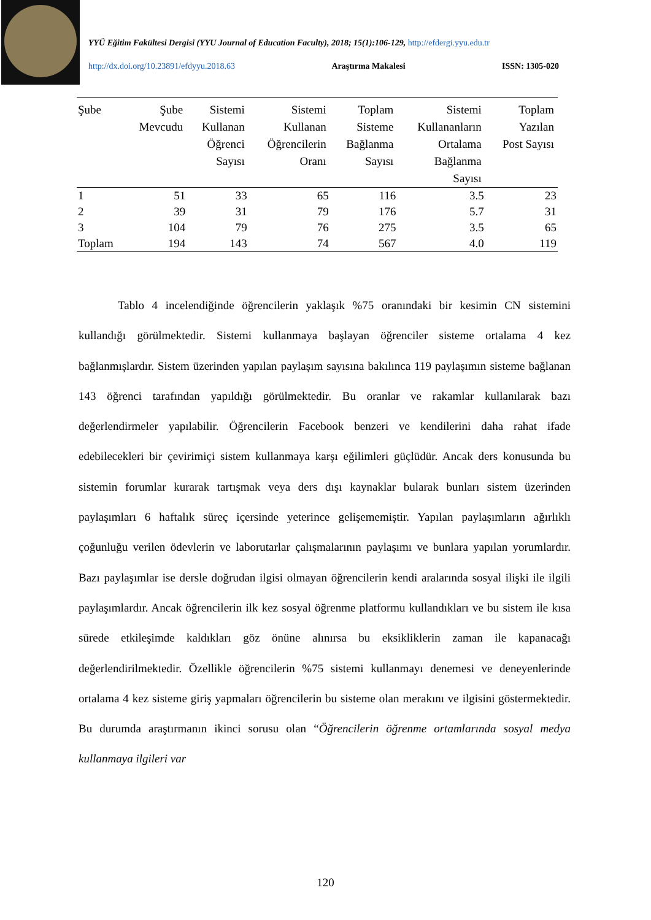YYÜ Eğitim Fakültesi Dergisi (YYU Journal of Education Faculty), 2018; 15(1):106-129, http://efdergi.yyu.edu.tr
http://dx.doi.org/10.23891/efdyyu.2018.63 Araştırma Makalesi ISSN: 1305-020
| Şube | Şube Mevcudu | Sistemi Kullanan Öğrenci Sayısı | Sistemi Kullanan Öğrencilerin Oranı | Toplam Sisteme Bağlanma Sayısı | Sistemi Kullananların Ortalama Bağlanma Sayısı | Toplam Yazılan Post Sayısı |
| --- | --- | --- | --- | --- | --- | --- |
| 1 | 51 | 33 | 65 | 116 | 3.5 | 23 |
| 2 | 39 | 31 | 79 | 176 | 5.7 | 31 |
| 3 | 104 | 79 | 76 | 275 | 3.5 | 65 |
| Toplam | 194 | 143 | 74 | 567 | 4.0 | 119 |
Tablo 4 incelendiğinde öğrencilerin yaklaşık %75 oranındaki bir kesimin CN sistemini kullandığı görülmektedir. Sistemi kullanmaya başlayan öğrenciler sisteme ortalama 4 kez bağlanmışlardır. Sistem üzerinden yapılan paylaşım sayısına bakılınca 119 paylaşımın sisteme bağlanan 143 öğrenci tarafından yapıldığı görülmektedir. Bu oranlar ve rakamlar kullanılarak bazı değerlendirmeler yapılabilir. Öğrencilerin Facebook benzeri ve kendilerini daha rahat ifade edebilecekleri bir çevirimiçi sistem kullanmaya karşı eğilimleri güçlüdür. Ancak ders konusunda bu sistemin forumlar kurarak tartışmak veya ders dışı kaynaklar bularak bunları sistem üzerinden paylaşımları 6 haftalık süreç içersinde yeterince gelişememiştir. Yapılan paylaşımların ağırlıklı çoğunluğu verilen ödevlerin ve laborutarlar çalışmalarının paylaşımı ve bunlara yapılan yorumlardır. Bazı paylaşımlar ise dersle doğrudan ilgisi olmayan öğrencilerin kendi aralarında sosyal ilişki ile ilgili paylaşımlardır. Ancak öğrencilerin ilk kez sosyal öğrenme platformu kullandıkları ve bu sistem ile kısa sürede etkileşimde kaldıkları göz önüne alınırsa bu eksikliklerin zaman ile kapanacağı değerlendirilmektedir. Özellikle öğrencilerin %75 sistemi kullanmayı denemesi ve deneyenlerinde ortalama 4 kez sisteme giriş yapmaları öğrencilerin bu sisteme olan merakını ve ilgisini göstermektedir. Bu durumda araştırmanın ikinci sorusu olan “Öğrencilerin öğrenme ortamlarında sosyal medya kullanmaya ilgileri var
120